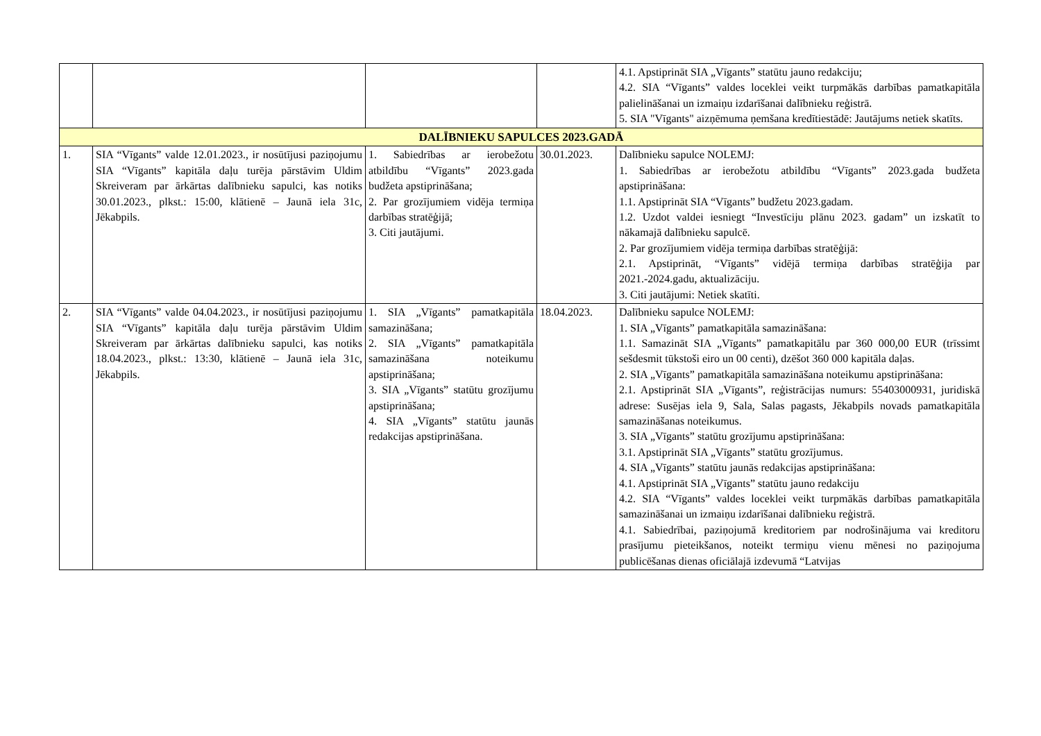| | | | | 4.1. Apstiprināt SIA „Vīgants” statūtu jauno redakciju; 4.2. SIA “Vīgants” valdes loceklei veikt turpmākās darbības pamatkapitāla palielināšanai un izmaiņu izdarīšanai dalībnieku reģistrā. 5. SIA "Vīgants" aizņēmuma ņemšana kredītiestādē: Jautājums netiek skatīts. |
| DALĪBNIEKU SAPULCES 2023.GADĀ | | | | |
| 1. | SIA “Vīgants” valde 12.01.2023., ir nosūtījusi paziņojumu SIA “Vīgants” kapitāla daļu turēja pārstāvim Uldim Skreiveram par ārkārtas dalībnieku sapulci, kas notiks 30.01.2023., plkst.: 15:00, klātienē – Jaunā iela 31c, Jēkabpils. | 1. Sabiedrības ar ierobežotu atbildību “Vīgants” 2023.gada budžeta apstiprināšana; 2. Par grozījumiem vidēja termiņa darbības stratēģijā; 3. Citi jautājumi. | 30.01.2023. | Dalībnieku sapulce NOLEMJ: 1. Sabiedrības ar ierobežotu atbildību “Vīgants” 2023.gada budžeta apstiprināšana: 1.1. Apstiprināt SIA “Vīgants” budžetu 2023.gadam. 1.2. Uzdot valdei iesniegt “Investīciju plānu 2023. gadam” un izskatīt to nākamajā dalībnieku sapulcē. 2. Par grozījumiem vidēja termiņa darbības stratēģijā: 2.1. Apstiprināt, “Vīgants” vidējā termiņa darbības stratēģija par 2021.-2024.gadu, aktualizāciju. 3. Citi jautājumi: Netiek skatīti. |
| 2. | SIA “Vīgants” valde 04.04.2023., ir nosūtījusi paziņojumu SIA “Vīgants” kapitāla daļu turēja pārstāvim Uldim Skreiveram par ārkārtas dalībnieku sapulci, kas notiks 18.04.2023., plkst.: 13:30, klātienē – Jaunā iela 31c, Jēkabpils. | 1. SIA „Vīgants” pamatkapitāla samazināšana; 2. SIA „Vīgants” pamatkapitāla samazināšana noteikumu apstiprināšana; 3. SIA „Vīgants” statūtu grozījumu apstiprināšana; 4. SIA „Vīgants” statūtu jaunās redakcijas apstiprināšana. | 18.04.2023. | Dalībnieku sapulce NOLEMJ: 1. SIA „Vīgants” pamatkapitāla samazināšana: 1.1. Samazināt SIA „Vīgants” pamatkapitālu par 360 000,00 EUR (trīssimt sešdesmit tūkstoši eiro un 00 centi), dzēšot 360 000 kapitāla daļas. 2. SIA „Vīgants” pamatkapitāla samazināšana noteikumu apstiprināšana: 2.1. Apstiprināt SIA „Vīgants”, reģistrācijas numurs: 55403000931, juridiskā adrese: Susējas iela 9, Sala, Salas pagasts, Jēkabpils novads pamatkapitāla samazināšanas noteikumus. 3. SIA „Vīgants” statūtu grozījumu apstiprināšana: 3.1. Apstiprināt SIA „Vīgants” statūtu grozījumus. 4. SIA „Vīgants” statūtu jaunās redakcijas apstiprināšana: 4.1. Apstiprināt SIA „Vīgants” statūtu jauno redakciju 4.2. SIA “Vīgants” valdes loceklei veikt turpmākās darbības pamatkapitāla samazināšanai un izmaiņu izdarīšanai dalībnieku reģistrā. 4.1. Sabiedrībai, paziņojumā kreditoriem par nodrošinājuma vai kreditoru prasījumu pieteikšanos, noteikt termiņu vienu mēnesi no paziņojuma publicēšanas dienas oficiālajā izdevumā “Latvijas |